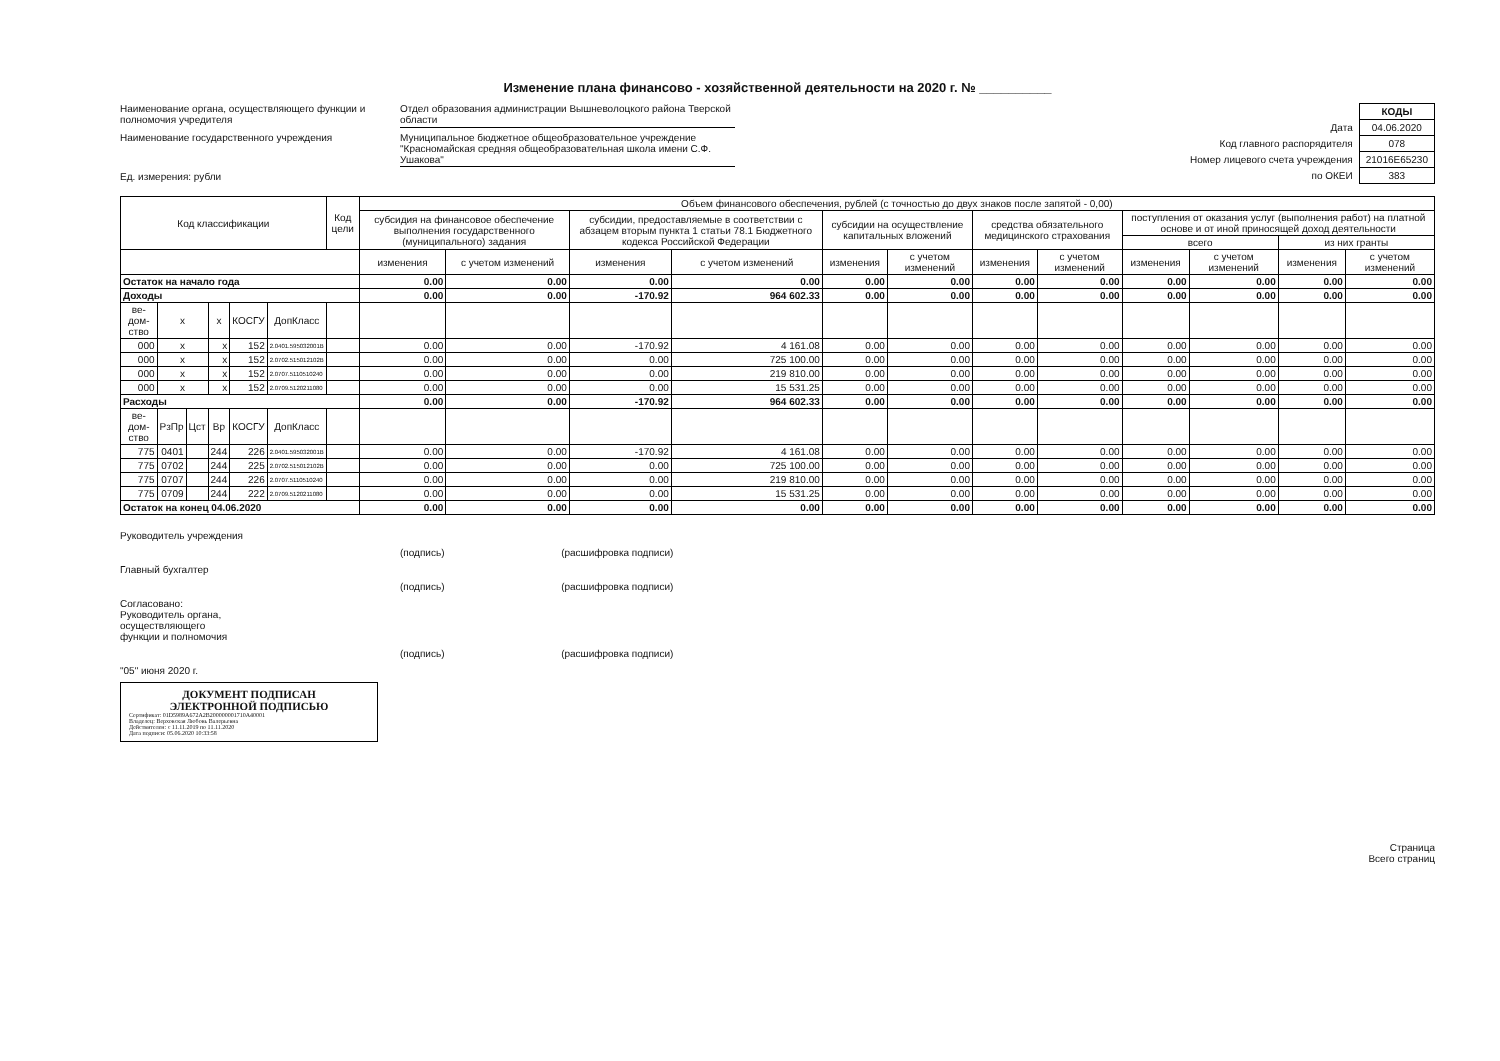Изменение плана финансово - хозяйственной деятельности на 2020 г. № __________
Наименование органа, осуществляющего функции и полномочия учредителя
Отдел образования администрации Вышневолоцкого района Тверской области
Наименование государственного учреждения
Муниципальное бюджетное общеобразовательное учреждение "Красномайская средняя общеобразовательная школа имени С.Ф. Ушакова"
Ед. измерения: рубли
| | КОДЫ |
| Дата | 04.06.2020 |
| Код главного распорядителя | 078 |
| Номер лицевого счета учреждения | 21016E65230 |
| по ОКЕИ | 383 |
| Код классификации | | | | | | Код цели | Объем финансового обеспечения, рублей (с точностью до двух знаков после запятой - 0,00) | | | | | | | | | | | |
| --- | --- | --- | --- | --- | --- | --- | --- | --- | --- | --- | --- | --- | --- | --- | --- | --- | --- | --- |
| | | | | | | | субсидия на финансовое обеспечение выполнения государственного (муниципального) задания | | субсидии, предоставляемые в соответствии с абзацем вторым пункта 1 статьи 78.1 Бюджетного кодекса Российской Федерации | | субсидии на осуществление капитальных вложений | | средства обязательного медицинского страхования | | поступления от оказания услуг (выполнения работ) на платной основе и от иной приносящей доход деятельности | | | |
| | | | | | | | | | | | | | | | всего | | из них гранты | |
| | | | | | | | изменения | с учетом изменений | изменения | с учетом изменений | изменения | с учетом изменений | изменения | с учетом изменений | изменения | с учетом изменений | изменения | с учетом изменений |
| Остаток на начало года | | | | | | | 0.00 | 0.00 | 0.00 | 0.00 | 0.00 | 0.00 | 0.00 | 0.00 | 0.00 | 0.00 | 0.00 | 0.00 |
| Доходы | | | | | | | 0.00 | 0.00 | -170.92 | 964 602.33 | 0.00 | 0.00 | 0.00 | 0.00 | 0.00 | 0.00 | 0.00 | 0.00 |
| ве-дом-ство | x | | x | КОСГУ | ДопКласс | | | | | | | | | | | | | |
| 000 | x | | x | 152 | 2.0401.595032001B | | 0.00 | 0.00 | -170.92 | 4 161.08 | 0.00 | 0.00 | 0.00 | 0.00 | 0.00 | 0.00 | 0.00 | 0.00 |
| 000 | x | | x | 152 | 2.0702.515012102B | | 0.00 | 0.00 | 0.00 | 725 100.00 | 0.00 | 0.00 | 0.00 | 0.00 | 0.00 | 0.00 | 0.00 | 0.00 |
| 000 | x | | x | 152 | 2.0707.5110510240 | | 0.00 | 0.00 | 0.00 | 219 810.00 | 0.00 | 0.00 | 0.00 | 0.00 | 0.00 | 0.00 | 0.00 | 0.00 |
| 000 | x | | x | 152 | 2.0709.5120211080 | | 0.00 | 0.00 | 0.00 | 15 531.25 | 0.00 | 0.00 | 0.00 | 0.00 | 0.00 | 0.00 | 0.00 | 0.00 |
| Расходы | | | | | | | 0.00 | 0.00 | -170.92 | 964 602.33 | 0.00 | 0.00 | 0.00 | 0.00 | 0.00 | 0.00 | 0.00 | 0.00 |
| ве-дом-ство | РзПр | Цст | Вр | КОСГУ | ДопКласс | | | | | | | | | | | | | |
| 775 | 0401 | | 244 | 226 | 2.0401.595032001B | | 0.00 | 0.00 | -170.92 | 4 161.08 | 0.00 | 0.00 | 0.00 | 0.00 | 0.00 | 0.00 | 0.00 | 0.00 |
| 775 | 0702 | | 244 | 225 | 2.0702.515012102B | | 0.00 | 0.00 | 0.00 | 725 100.00 | 0.00 | 0.00 | 0.00 | 0.00 | 0.00 | 0.00 | 0.00 | 0.00 |
| 775 | 0707 | | 244 | 226 | 2.0707.5110510240 | | 0.00 | 0.00 | 0.00 | 219 810.00 | 0.00 | 0.00 | 0.00 | 0.00 | 0.00 | 0.00 | 0.00 | 0.00 |
| 775 | 0709 | | 244 | 222 | 2.0709.5120211080 | | 0.00 | 0.00 | 0.00 | 15 531.25 | 0.00 | 0.00 | 0.00 | 0.00 | 0.00 | 0.00 | 0.00 | 0.00 |
| Остаток на конец 04.06.2020 | | | | | | | 0.00 | 0.00 | 0.00 | 0.00 | 0.00 | 0.00 | 0.00 | 0.00 | 0.00 | 0.00 | 0.00 | 0.00 |
Руководитель учреждения
(подпись) (расшифровка подписи)
Главный бухгалтер
(подпись) (расшифровка подписи)
Согласовано:
Руководитель органа,
осуществляющего
функции и полномочия
(подпись) (расшифровка подписи)
"05" июня 2020 г.
ДОКУМЕНТ ПОДПИСАН
ЭЛЕКТРОННОЙ ПОДПИСЬЮ
Сертификат: 01D5989A672A2B200000001710A40001
Владелец: Верховская Любовь Валерьевна
Действителен: с 11.11.2019 по 11.11.2020
Дата подписи: 05.06.2020 10:33:58
Страница
Всего страниц